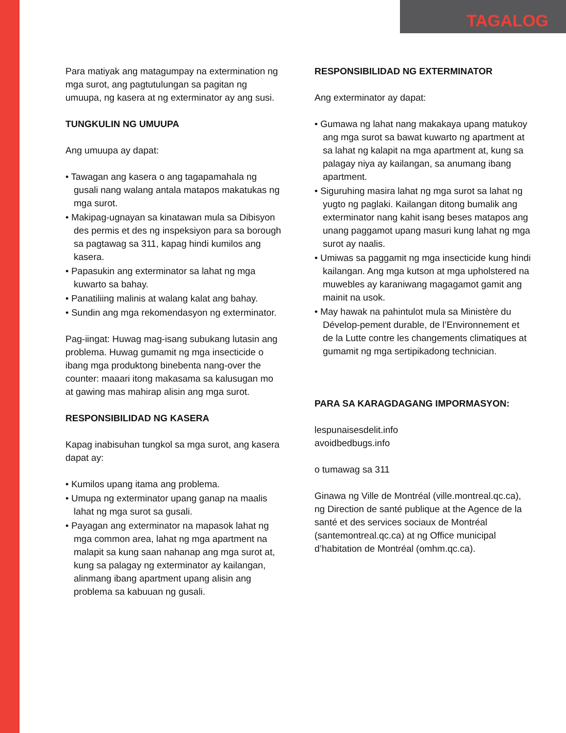TAGALOG
Para matiyak ang matagumpay na extermination ng mga surot, ang pagtutulungan sa pagitan ng umuupa, ng kasera at ng exterminator ay ang susi.
TUNGKULIN NG UMUUPA
Ang umuupa ay dapat:
• Tawagan ang kasera o ang tagapamahala ng gusali nang walang antala matapos makatukas ng mga surot.
• Makipag-ugnayan sa kinatawan mula sa Dibisyon des permis et des ng inspeksiyon para sa borough sa pagtawag sa 311, kapag hindi kumilos ang kasera.
• Papasukin ang exterminator sa lahat ng mga kuwarto sa bahay.
• Panatiliing malinis at walang kalat ang bahay.
• Sundin ang mga rekomendasyon ng exterminator.
Pag-iingat: Huwag mag-isang subukang lutasin ang problema. Huwag gumamit ng mga insecticide o ibang mga produktong binebenta nang-over the counter: maaari itong makasama sa kalusugan mo at gawing mas mahirap alisin ang mga surot.
RESPONSIBILIDAD NG KASERA
Kapag inabisuhan tungkol sa mga surot, ang kasera dapat ay:
• Kumilos upang itama ang problema.
• Umupa ng exterminator upang ganap na maalis lahat ng mga surot sa gusali.
• Payagan ang exterminator na mapasok lahat ng mga common area, lahat ng mga apartment na malapit sa kung saan nahanap ang mga surot at, kung sa palagay ng exterminator ay kailangan, alinmang ibang apartment upang alisin ang problema sa kabuuan ng gusali.
RESPONSIBILIDAD NG EXTERMINATOR
Ang exterminator ay dapat:
• Gumawa ng lahat nang makakaya upang matukoy ang mga surot sa bawat kuwarto ng apartment at sa lahat ng kalapit na mga apartment at, kung sa palagay niya ay kailangan, sa anumang ibang apartment.
• Siguruhing masira lahat ng mga surot sa lahat ng yugto ng paglaki. Kailangan ditong bumalik ang exterminator nang kahit isang beses matapos ang unang paggamot upang masuri kung lahat ng mga surot ay naalis.
• Umiwas sa paggamit ng mga insecticide kung hindi kailangan. Ang mga kutson at mga upholstered na muwebles ay karaniwang magagamot gamit ang mainit na usok.
• May hawak na pahintulot mula sa Ministère du Dévelop-pement durable, de l’Environnement et de la Lutte contre les changements climatiques at gumamit ng mga sertipikadong technician.
PARA SA KARAGDAGANG IMPORMASYON:
lespunaisesdelit.info
avoidbedbugs.info
o tumawag sa 311
Ginawa ng Ville de Montréal (ville.montreal.qc.ca), ng Direction de santé publique at the Agence de la santé et des services sociaux de Montréal (santemontreal.qc.ca) at ng Office municipal d’habitation de Montréal (omhm.qc.ca).